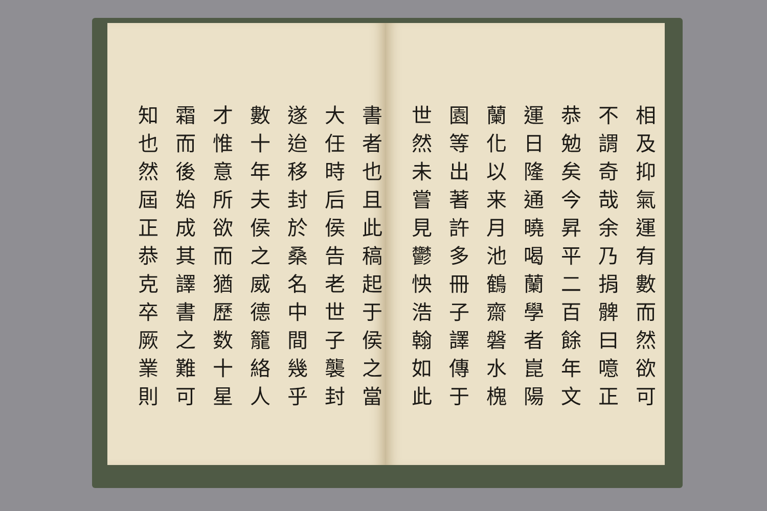相及抑氣運有數而然欲可
不謂奇哉余乃捐髀曰噫正
恭勉矣今昇平二百餘年文
運日隆通曉喝蘭學者崑陽
蘭化以来月池鶴齋磐水槐
園等出著許多冊子譯傳于
世然未嘗見鬱怏浩翰如此
書者也且此稿起于侯之當
大任時后侯告老世子襲封
遂迨移封於桑名中間幾乎
數十年夫侯之威德籠絡人
才惟意所欲而猶歷数十星
霜而後始成其譯書之難可
知也然屆正恭克卒厥業則